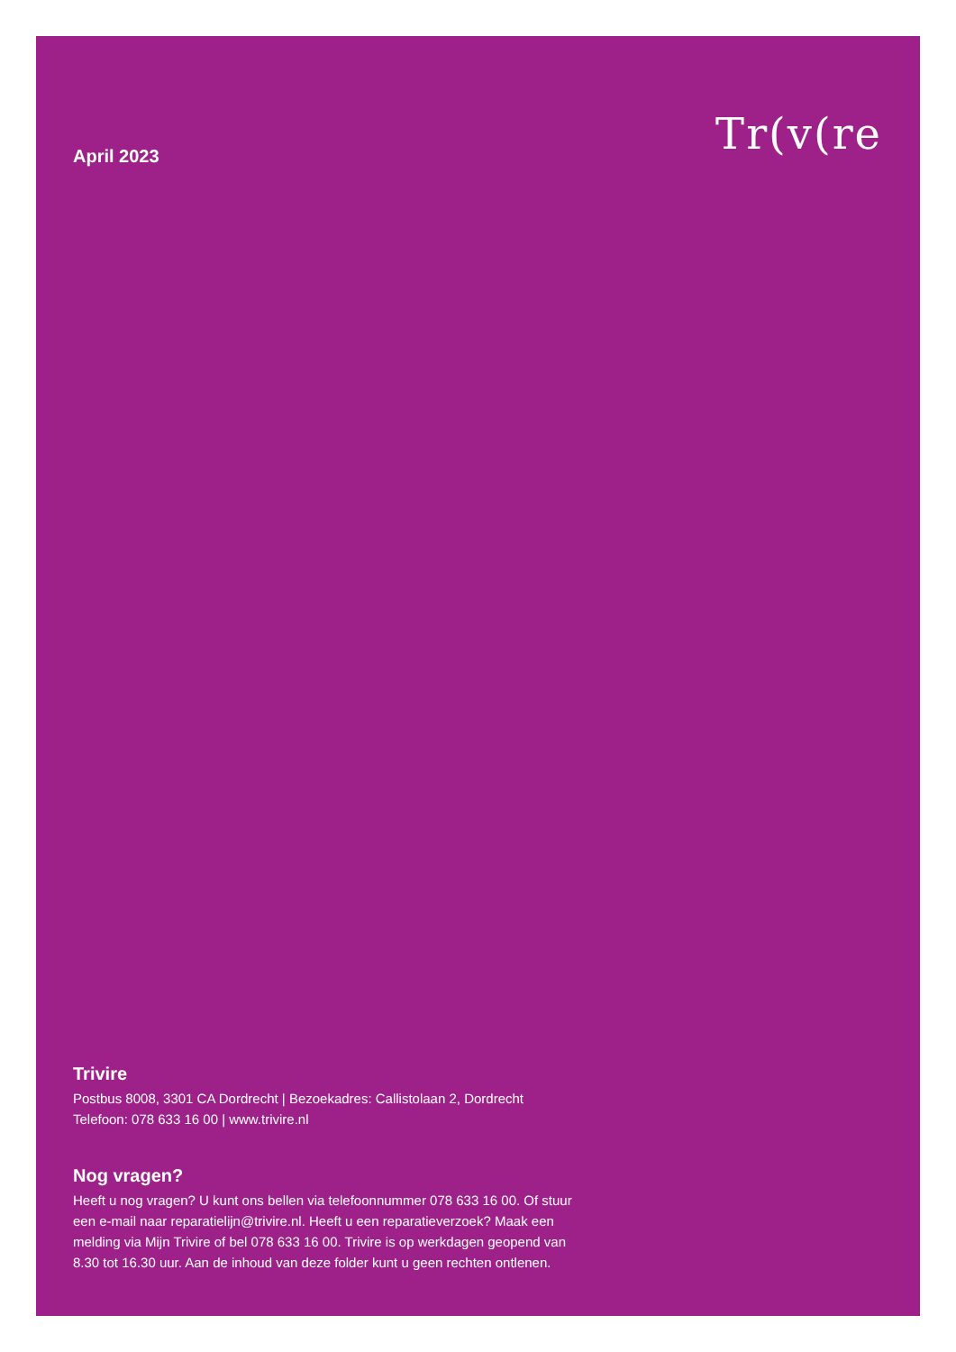April 2023
Tr(v(re
Trivire
Postbus 8008, 3301 CA Dordrecht | Bezoekadres: Callistolaan 2, Dordrecht
Telefoon: 078 633 16 00 | www.trivire.nl
Nog vragen?
Heeft u nog vragen? U kunt ons bellen via telefoonnummer 078 633 16 00. Of stuur een e-mail naar reparatielijn@trivire.nl. Heeft u een reparatieverzoek? Maak een melding via Mijn Trivire of bel 078 633 16 00. Trivire is op werkdagen geopend van 8.30 tot 16.30 uur. Aan de inhoud van deze folder kunt u geen rechten ontlenen.